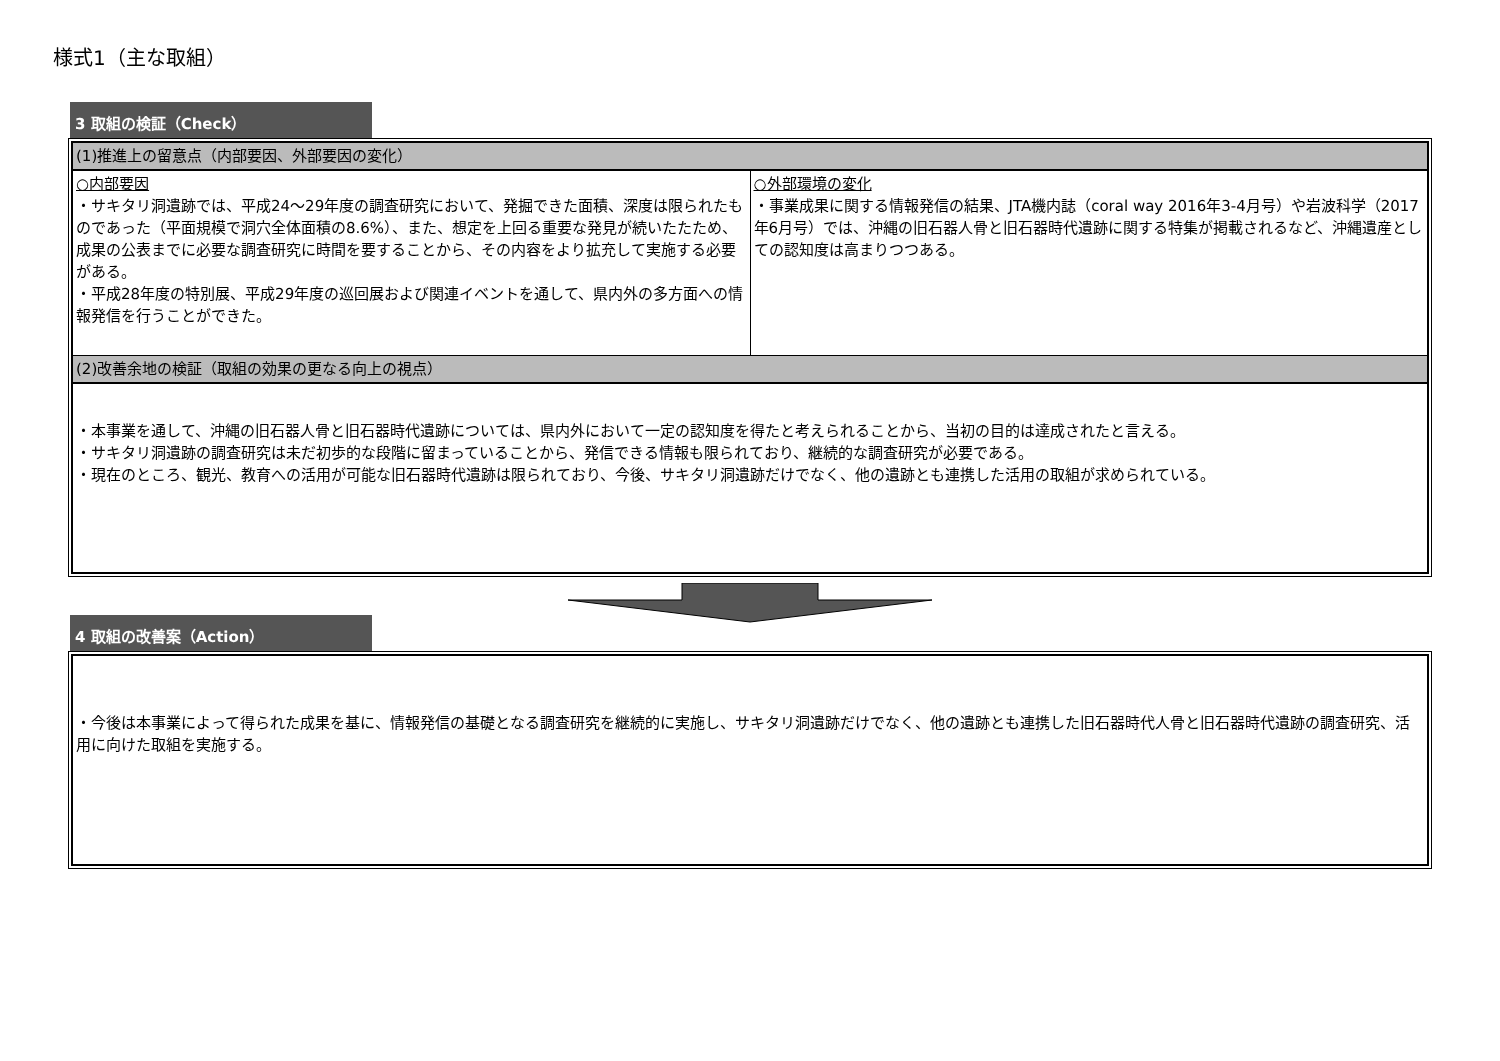様式1（主な取組）
3 取組の検証（Check）
| (1)推進上の留意点（内部要因、外部要因の変化） | |
| ○内部要因 ・サキタリ洞遺跡では、平成24～29年度の調査研究において、発掘できた面積、深度は限られたものであった（平面規模で洞穴全体面積の8.6%）、また、想定を上回る重要な発見が続いたたため、成果の公表までに必要な調査研究に時間を要することから、その内容をより拡充して実施する必要がある。 ・平成28年度の特別展、平成29年度の巡回展および関連イベントを通して、県内外の多方面への情報発信を行うことができた。 | ○外部環境の変化 ・事業成果に関する情報発信の結果、JTA機内誌（coral way 2016年3-4月号）や岩波科学（2017年6月号）では、沖縄の旧石器人骨と旧石器時代遺跡に関する特集が掲載されるなど、沖縄遺産としての認知度は高まりつつある。 |
| (2)改善余地の検証（取組の効果の更なる向上の視点） | |
| ・本事業を通して、沖縄の旧石器人骨と旧石器時代遺跡については、県内外において一定の認知度を得たと考えられることから、当初の目的は達成されたと言える。 ・サキタリ洞遺跡の調査研究は未だ初歩的な段階に留まっていることから、発信できる情報も限られており、継続的な調査研究が必要である。 ・現在のところ、観光、教育への活用が可能な旧石器時代遺跡は限られており、今後、サキタリ洞遺跡だけでなく、他の遺跡とも連携した活用の取組が求められている。 | |
4 取組の改善案（Action）
| ・今後は本事業によって得られた成果を基に、情報発信の基礎となる調査研究を継続的に実施し、サキタリ洞遺跡だけでなく、他の遺跡とも連携した旧石器時代人骨と旧石器時代遺跡の調査研究、活用に向けた取組を実施する。 |